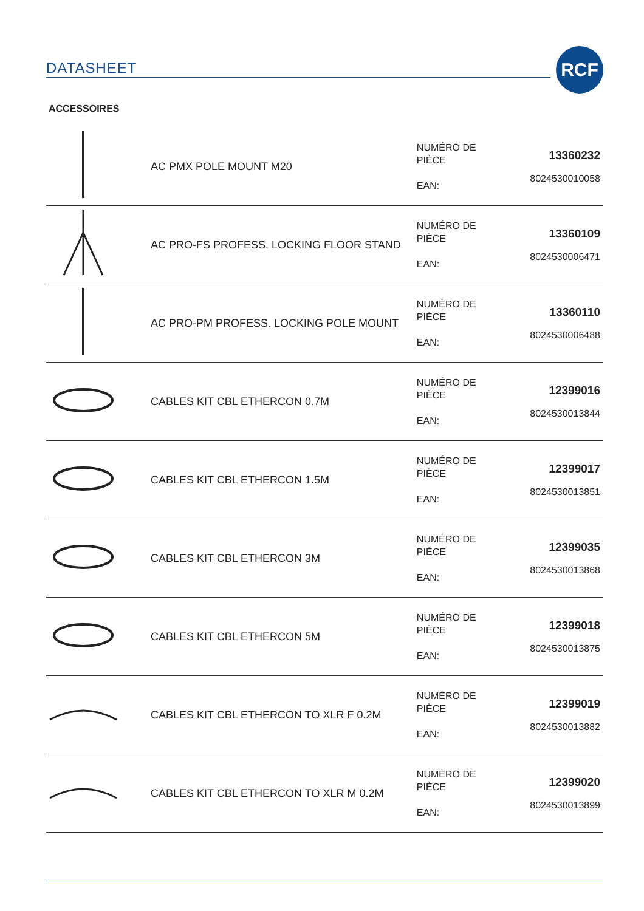DATASHEET
RCF
ACCESSOIRES
| | AC PMX POLE MOUNT M20 | NUMÉRO DE PIÈCE EAN: | 13360232 8024530010058 |
| | AC PRO-FS PROFESS. LOCKING FLOOR STAND | NUMÉRO DE PIÈCE EAN: | 13360109 8024530006471 |
| | AC PRO-PM PROFESS. LOCKING POLE MOUNT | NUMÉRO DE PIÈCE EAN: | 13360110 8024530006488 |
| | CABLES KIT CBL ETHERCON 0.7M | NUMÉRO DE PIÈCE EAN: | 12399016 8024530013844 |
| | CABLES KIT CBL ETHERCON 1.5M | NUMÉRO DE PIÈCE EAN: | 12399017 8024530013851 |
| | CABLES KIT CBL ETHERCON 3M | NUMÉRO DE PIÈCE EAN: | 12399035 8024530013868 |
| | CABLES KIT CBL ETHERCON 5M | NUMÉRO DE PIÈCE EAN: | 12399018 8024530013875 |
| | CABLES KIT CBL ETHERCON TO XLR F 0.2M | NUMÉRO DE PIÈCE EAN: | 12399019 8024530013882 |
| | CABLES KIT CBL ETHERCON TO XLR M 0.2M | NUMÉRO DE PIÈCE EAN: | 12399020 8024530013899 |